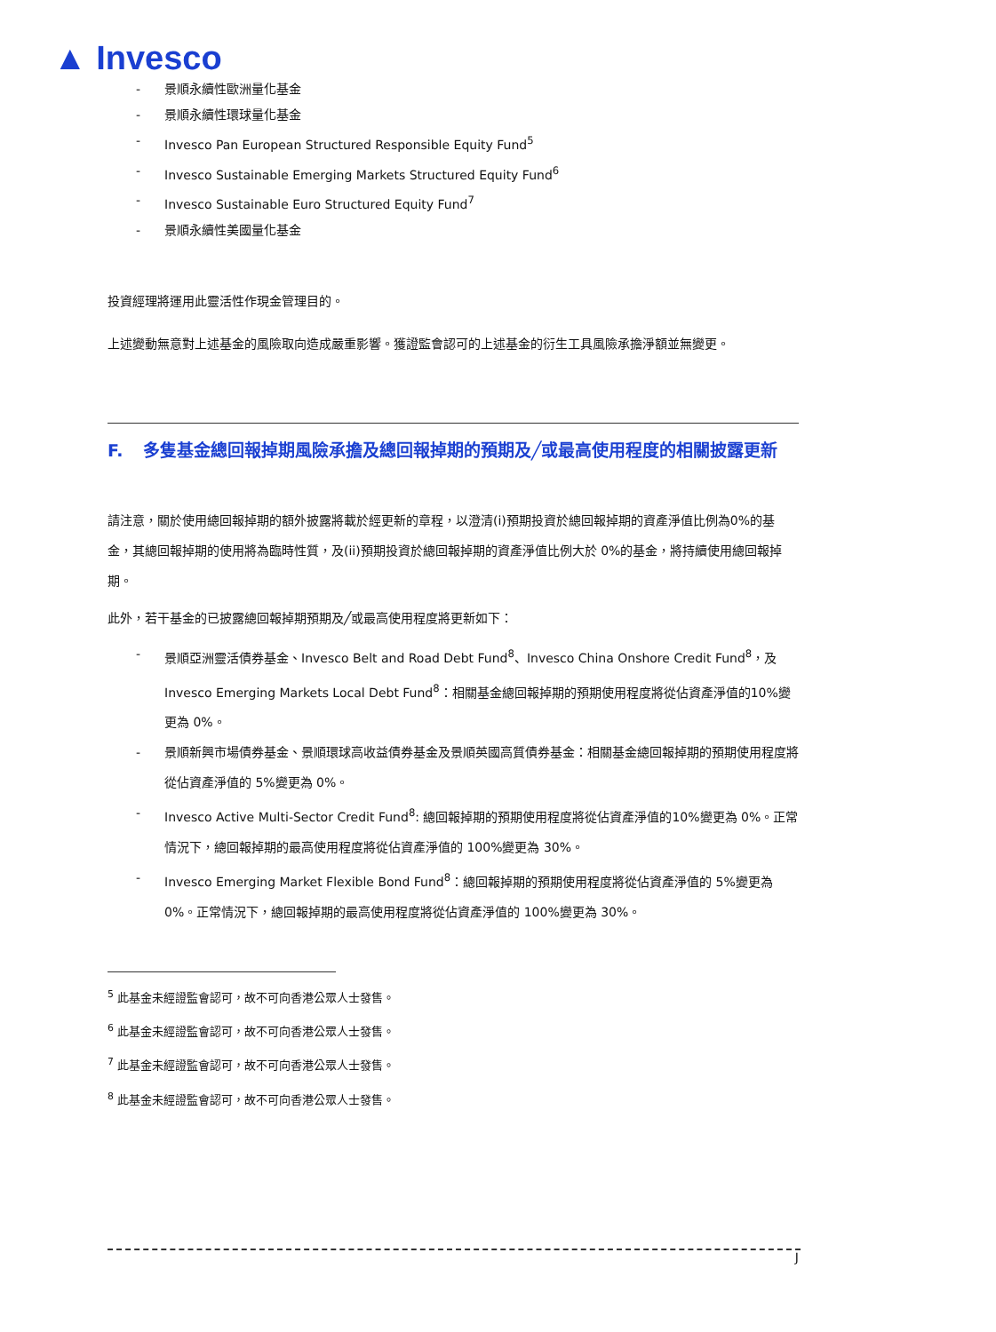▲ Invesco
- 景順永續性歐洲量化基金
- 景順永續性環球量化基金
- Invesco Pan European Structured Responsible Equity Fund<sup>5</sup>
- Invesco Sustainable Emerging Markets Structured Equity Fund<sup>6</sup>
- Invesco Sustainable Euro Structured Equity Fund<sup>7</sup>
- 景順永續性美國量化基金
投資經理將運用此靈活性作現金管理目的。
上述變動無意對上述基金的風險取向造成嚴重影響。獲證監會認可的上述基金的衍生工具風險承擔淨額並無變更。
F. 多隻基金總回報掉期風險承擔及總回報掉期的預期及╱或最高使用程度的相關披露更新
請注意，關於使用總回報掉期的額外披露將載於經更新的章程，以澄清(i)預期投資於總回報掉期的資產淨值比例為0%的基金，其總回報掉期的使用將為臨時性質，及(ii)預期投資於總回報掉期的資產淨值比例大於 0%的基金，將持續使用總回報掉期。
此外，若干基金的已披露總回報掉期預期及╱或最高使用程度將更新如下：
- 景順亞洲靈活債券基金、Invesco Belt and Road Debt Fund<sup>8</sup>、Invesco China Onshore Credit Fund<sup>8</sup>，及 Invesco Emerging Markets Local Debt Fund<sup>8</sup>：相關基金總回報掉期的預期使用程度將從佔資產淨值的10%變更為 0%。
- 景順新興市場債券基金、景順環球高收益債券基金及景順英國高質債券基金：相關基金總回報掉期的預期使用程度將從佔資產淨值的 5%變更為 0%。
- Invesco Active Multi-Sector Credit Fund<sup>8</sup>: 總回報掉期的預期使用程度將從佔資產淨值的10%變更為 0%。正常情況下，總回報掉期的最高使用程度將從佔資產淨值的 100%變更為 30%。
- Invesco Emerging Market Flexible Bond Fund<sup>8</sup>：總回報掉期的預期使用程度將從佔資產淨值的 5%變更為 0%。正常情況下，總回報掉期的最高使用程度將從佔資產淨值的 100%變更為 30%。
<sup>5</sup> 此基金未經證監會認可，故不可向香港公眾人士發售。
<sup>6</sup> 此基金未經證監會認可，故不可向香港公眾人士發售。
<sup>7</sup> 此基金未經證監會認可，故不可向香港公眾人士發售。
<sup>8</sup> 此基金未經證監會認可，故不可向香港公眾人士發售。
J